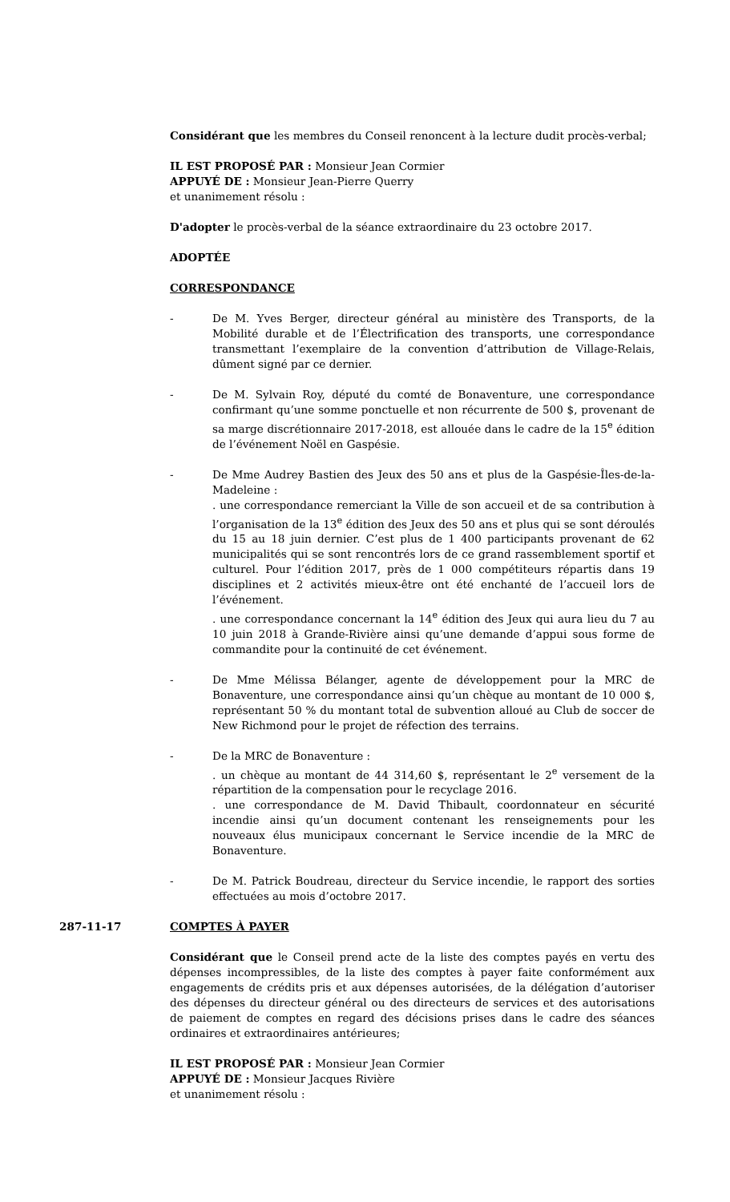Considérant que les membres du Conseil renoncent à la lecture dudit procès-verbal;
IL EST PROPOSÉ PAR : Monsieur Jean Cormier
APPUYÉ DE : Monsieur Jean-Pierre Querry
et unanimement résolu :
D'adopter le procès-verbal de la séance extraordinaire du 23 octobre 2017.
ADOPTÉE
CORRESPONDANCE
- De M. Yves Berger, directeur général au ministère des Transports, de la Mobilité durable et de l’Électrification des transports, une correspondance transmettant l’exemplaire de la convention d’attribution de Village-Relais, dûment signé par ce dernier.
- De M. Sylvain Roy, député du comté de Bonaventure, une correspondance confirmant qu’une somme ponctuelle et non récurrente de 500 $, provenant de sa marge discrétionnaire 2017-2018, est allouée dans le cadre de la 15<sup>e</sup> édition de l’événement Noël en Gaspésie.
- De Mme Audrey Bastien des Jeux des 50 ans et plus de la Gaspésie-Îles-de-la-Madeleine :
. une correspondance remerciant la Ville de son accueil et de sa contribution à l’organisation de la 13<sup>e</sup> édition des Jeux des 50 ans et plus qui se sont déroulés du 15 au 18 juin dernier. C’est plus de 1 400 participants provenant de 62 municipalités qui se sont rencontrés lors de ce grand rassemblement sportif et culturel. Pour l’édition 2017, près de 1 000 compétiteurs répartis dans 19 disciplines et 2 activités mieux-être ont été enchanté de l’accueil lors de l’événement.
. une correspondance concernant la 14<sup>e</sup> édition des Jeux qui aura lieu du 7 au 10 juin 2018 à Grande-Rivière ainsi qu’une demande d’appui sous forme de commandite pour la continuité de cet événement.
- De Mme Mélissa Bélanger, agente de développement pour la MRC de Bonaventure, une correspondance ainsi qu’un chèque au montant de 10 000 $, représentant 50 % du montant total de subvention alloué au Club de soccer de New Richmond pour le projet de réfection des terrains.
- De la MRC de Bonaventure :
. un chèque au montant de 44 314,60 $, représentant le 2<sup>e</sup> versement de la répartition de la compensation pour le recyclage 2016.
. une correspondance de M. David Thibault, coordonnateur en sécurité incendie ainsi qu’un document contenant les renseignements pour les nouveaux élus municipaux concernant le Service incendie de la MRC de Bonaventure.
- De M. Patrick Boudreau, directeur du Service incendie, le rapport des sorties effectuées au mois d’octobre 2017.
287-11-17 COMPTES À PAYER
Considérant que le Conseil prend acte de la liste des comptes payés en vertu des dépenses incompressibles, de la liste des comptes à payer faite conformément aux engagements de crédits pris et aux dépenses autorisées, de la délégation d’autoriser des dépenses du directeur général ou des directeurs de services et des autorisations de paiement de comptes en regard des décisions prises dans le cadre des séances ordinaires et extraordinaires antérieures;
IL EST PROPOSÉ PAR : Monsieur Jean Cormier
APPUYÉ DE : Monsieur Jacques Rivière
et unanimement résolu :